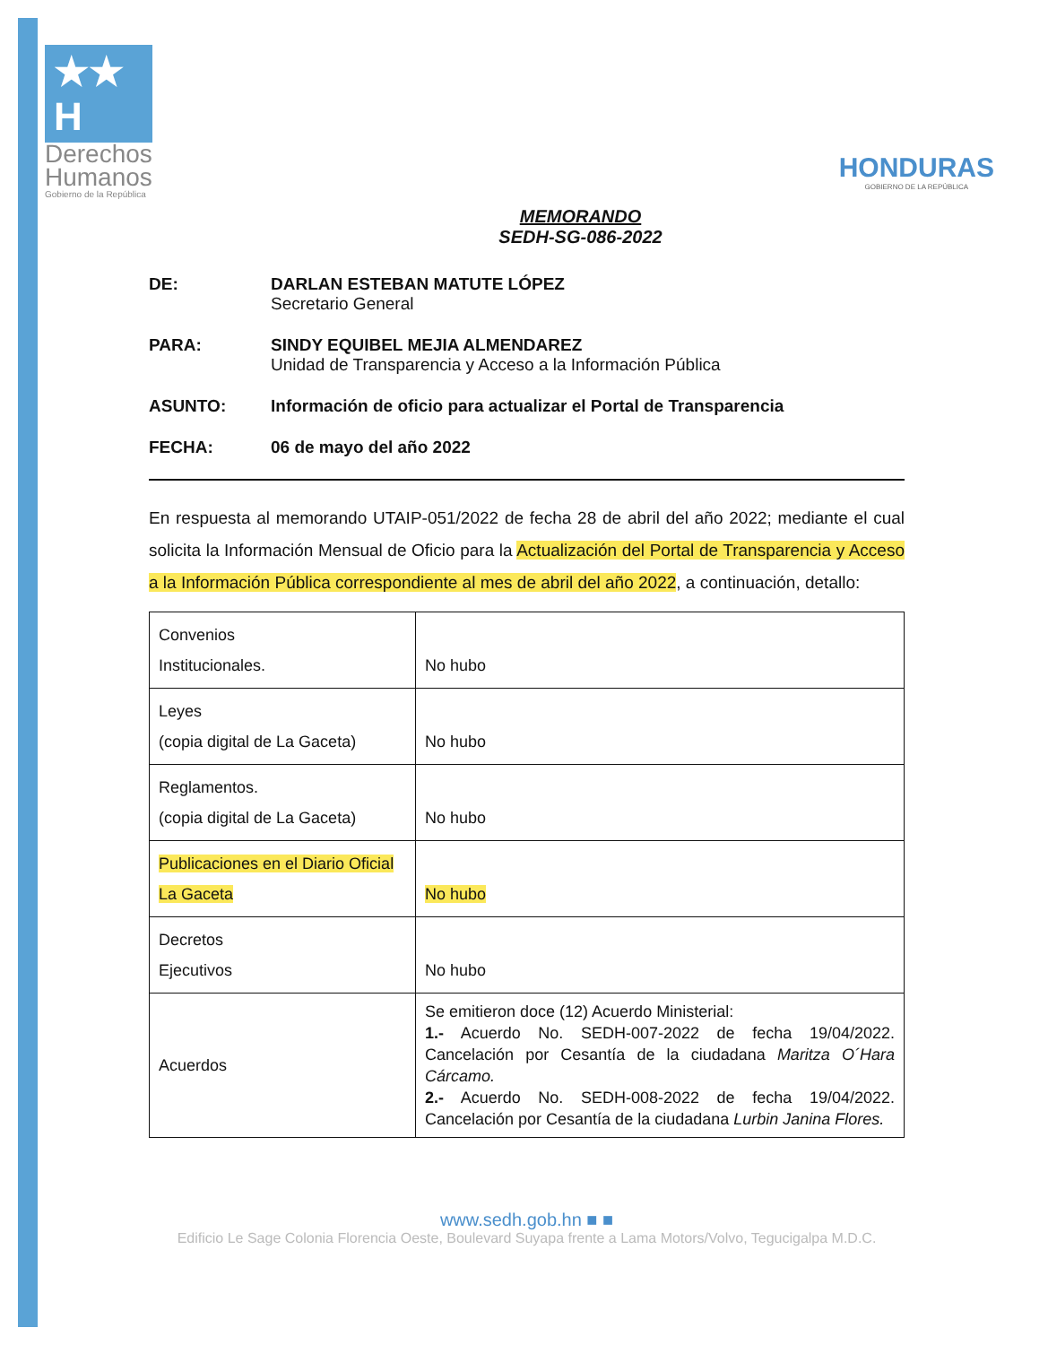★★ H
Derechos
Humanos
Gobierno de la República
HONDURAS
GOBIERNO DE LA REPÚBLICA
MEMORANDO
SEDH-SG-086-2022
DE:
DARLAN ESTEBAN MATUTE LÓPEZ
Secretario General
PARA:
SINDY EQUIBEL MEJIA ALMENDAREZ
Unidad de Transparencia y Acceso a la Información Pública
ASUNTO: Información de oficio para actualizar el Portal de Transparencia FECHA: 06 de mayo del año 2022
En respuesta al memorando UTAIP-051/2022 de fecha 28 de abril del año 2022; mediante el cual solicita la Información Mensual de Oficio para la Actualización del Portal de Transparencia y Acceso a la Información Pública correspondiente al mes de abril del año 2022, a continuación, detallo:
| Convenios Institucionales. | No hubo |
| Leyes (copia digital de La Gaceta) | No hubo |
| Reglamentos. (copia digital de La Gaceta) | No hubo |
| Publicaciones en el Diario Oficial La Gaceta | No hubo |
| Decretos Ejecutivos | No hubo |
| Acuerdos | Se emitieron doce (12) Acuerdo Ministerial: 1.- Acuerdo No. SEDH-007-2022 de fecha 19/04/2022. Cancelación por Cesantía de la ciudadana Maritza O´Hara Cárcamo. 2.- Acuerdo No. SEDH-008-2022 de fecha 19/04/2022. Cancelación por Cesantía de la ciudadana Lurbin Janina Flores. |
www.sedh.gob.hn ■ ■
Edificio Le Sage Colonia Florencia Oeste, Boulevard Suyapa frente a Lama Motors/Volvo, Tegucigalpa M.D.C.